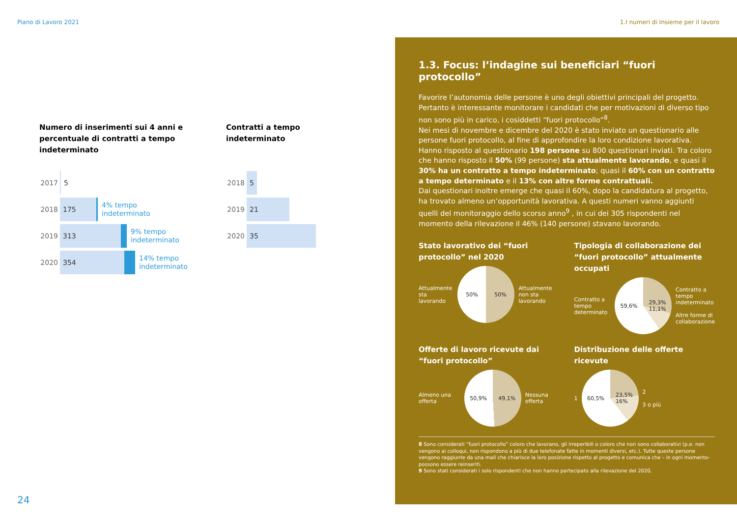Piano di Lavoro 2021 1.I numeri di Insieme per il lavoro
Numero di inserimenti sui 4 anni e percentuale di contratti a tempo indeterminato
2017
5
2018
175
4% tempo
indeterminato
2019
313
9% tempo
indeterminato
2020
354
14% tempo
indeterminato
Contratti a tempo
indeterminato
2018
5
2019
21
2020
35
24
1.3. Focus: l’indagine sui beneficiari “fuori protocollo”
Favorire l’autonomia delle persone è uno degli obiettivi principali del progetto. Pertanto è interessante monitorare i candidati che per motivazioni di diverso tipo non sono più in carico, i cosiddetti “fuori protocollo”<sup>8</sup>.
Nei mesi di novembre e dicembre del 2020 è stato inviato un questionario alle persone fuori protocollo, al fine di approfondire la loro condizione lavorativa. Hanno risposto al questionario 198 persone su 800 questionari inviati. Tra coloro che hanno risposto il 50% (99 persone) sta attualmente lavorando, e quasi il 30% ha un contratto a tempo indeterminato; quasi il 60% con un contratto a tempo determinato e il 13% con altre forme contrattuali.
Dai questionari inoltre emerge che quasi il 60%, dopo la candidatura al progetto, ha trovato almeno un’opportunità lavorativa. A questi numeri vanno aggiunti quelli del monitoraggio dello scorso anno<sup>9</sup> , in cui dei 305 rispondenti nel momento della rilevazione il 46% (140 persone) stavano lavorando.
Stato lavorativo dei “fuori protocollo” nel 2020
Attualmente sta lavorando
50% 50%
Attualmente non sta lavorando
Tipologia di collaborazione dei “fuori protocollo” attualmente occupati
Contratto a tempo determinato
59,6% 29,3%
11,1%
Contratto a tempo indeterminato
Altre forme di collaborazione
Offerte di lavoro ricevute dai “fuori protocollo”
Almeno una offerta
50,9% 49,1%
Nessuna offerta
Distribuzione delle offerte ricevute
1
60,5% 23,5%
16%
2
3 o più
8 Sono considerati “fuori protocollo” coloro che lavorano, gli irreperibili o coloro che non sono collaborativi (p.e. non vengono ai colloqui, non rispondono a più di due telefonate fatte in momenti diversi, etc.). Tutte queste persone vengono raggiunte da una mail che chiarisce la loro posizione rispetto al progetto e comunica che – in ogni momento- possono essere reinseriti.
9 Sono stati considerati i solo rispondenti che non hanno partecipato alla rilevazione del 2020.